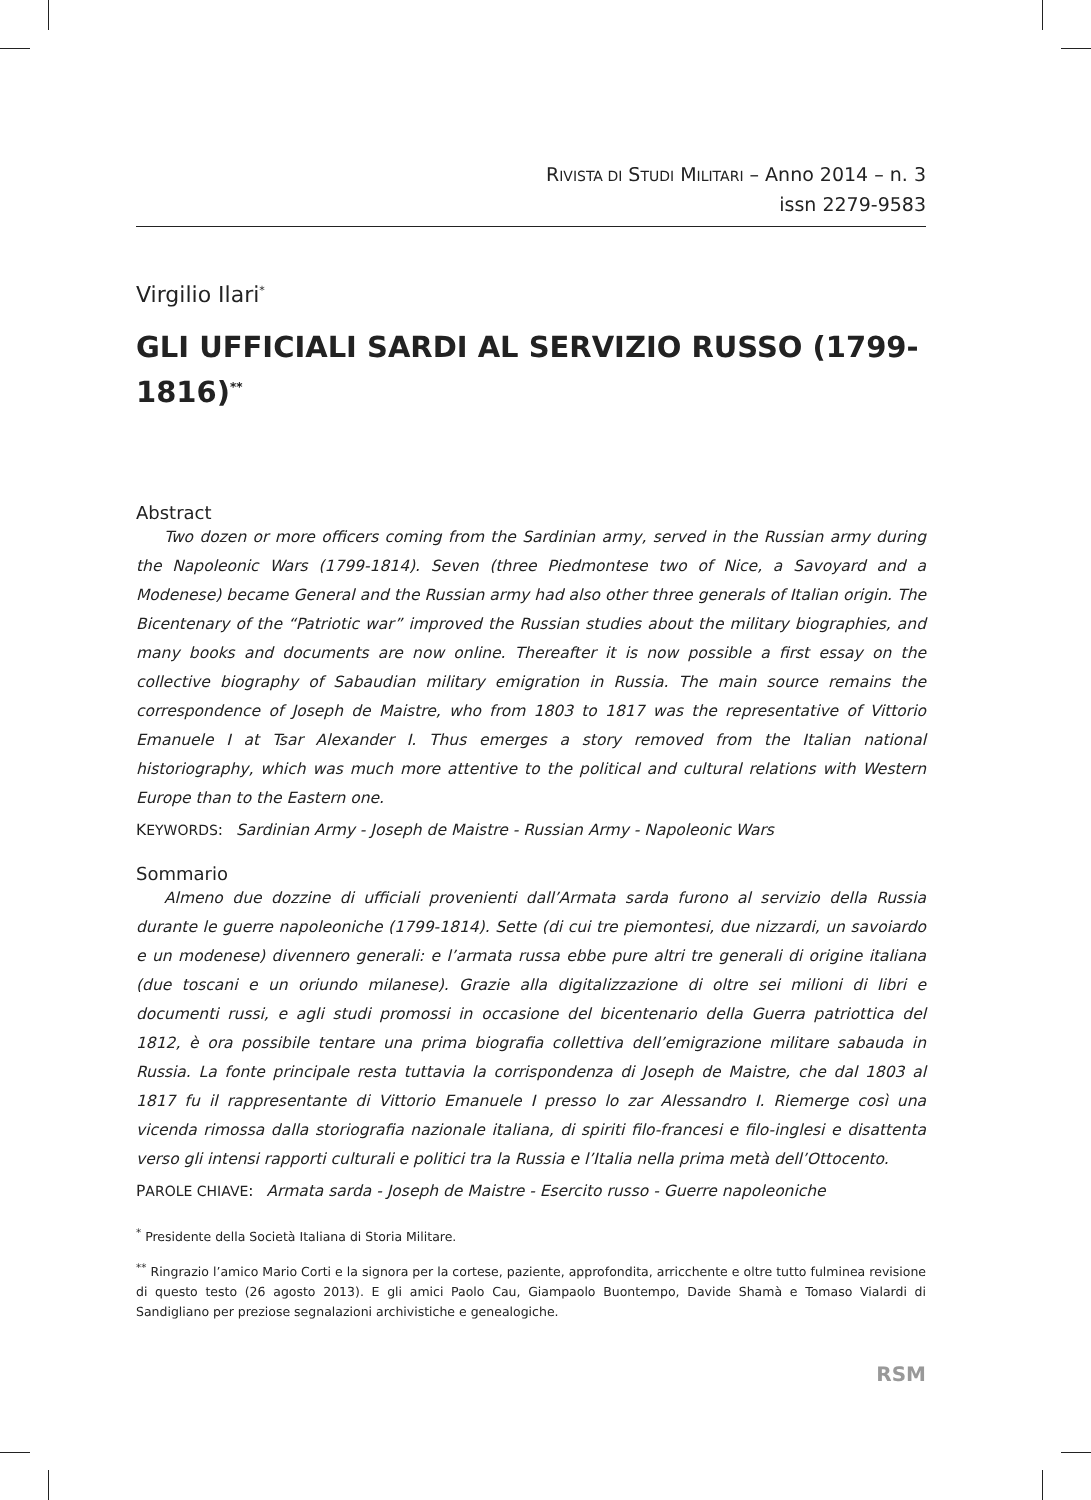RIVISTA DI STUDI MILITARI – Anno 2014 – n. 3
issn 2279-9583
Virgilio Ilari<sup>*</sup>
GLI UFFICIALI SARDI AL SERVIZIO RUSSO (1799-1816)<sup>**</sup>
Abstract
Two dozen or more officers coming from the Sardinian army, served in the Russian army during the Napoleonic Wars (1799-1814). Seven (three Piedmontese two of Nice, a Savoyard and a Modenese) became General and the Russian army had also other three generals of Italian origin. The Bicentenary of the “Patriotic war” improved the Russian studies about the military biographies, and many books and documents are now online. Thereafter it is now possible a first essay on the collective biography of Sabaudian military emigration in Russia. The main source remains the correspondence of Joseph de Maistre, who from 1803 to 1817 was the representative of Vittorio Emanuele I at Tsar Alexander I. Thus emerges a story removed from the Italian national historiography, which was much more attentive to the political and cultural relations with Western Europe than to the Eastern one.
KEYWORDS: Sardinian Army - Joseph de Maistre - Russian Army - Napoleonic Wars
Sommario
Almeno due dozzine di ufficiali provenienti dall’Armata sarda furono al servizio della Russia durante le guerre napoleoniche (1799-1814). Sette (di cui tre piemontesi, due nizzardi, un savoiardo e un modenese) divennero generali: e l’armata russa ebbe pure altri tre generali di origine italiana (due toscani e un oriundo milanese). Grazie alla digitalizzazione di oltre sei milioni di libri e documenti russi, e agli studi promossi in occasione del bicentenario della Guerra patriottica del 1812, è ora possibile tentare una prima biografia collettiva dell’emigrazione militare sabauda in Russia. La fonte principale resta tuttavia la corrispondenza di Joseph de Maistre, che dal 1803 al 1817 fu il rappresentante di Vittorio Emanuele I presso lo zar Alessandro I. Riemerge così una vicenda rimossa dalla storiografia nazionale italiana, di spiriti filo-francesi e filo-inglesi e disattenta verso gli intensi rapporti culturali e politici tra la Russia e l’Italia nella prima metà dell’Ottocento.
PAROLE CHIAVE: Armata sarda - Joseph de Maistre - Esercito russo - Guerre napoleoniche
<sup>*</sup> Presidente della Società Italiana di Storia Militare.
<sup>**</sup> Ringrazio l’amico Mario Corti e la signora per la cortese, paziente, approfondita, arricchente e oltre tutto fulminea revisione di questo testo (26 agosto 2013). E gli amici Paolo Cau, Giampaolo Buontempo, Davide Shamà e Tomaso Vialardi di Sandigliano per preziose segnalazioni archivistiche e genealogiche.
RSM